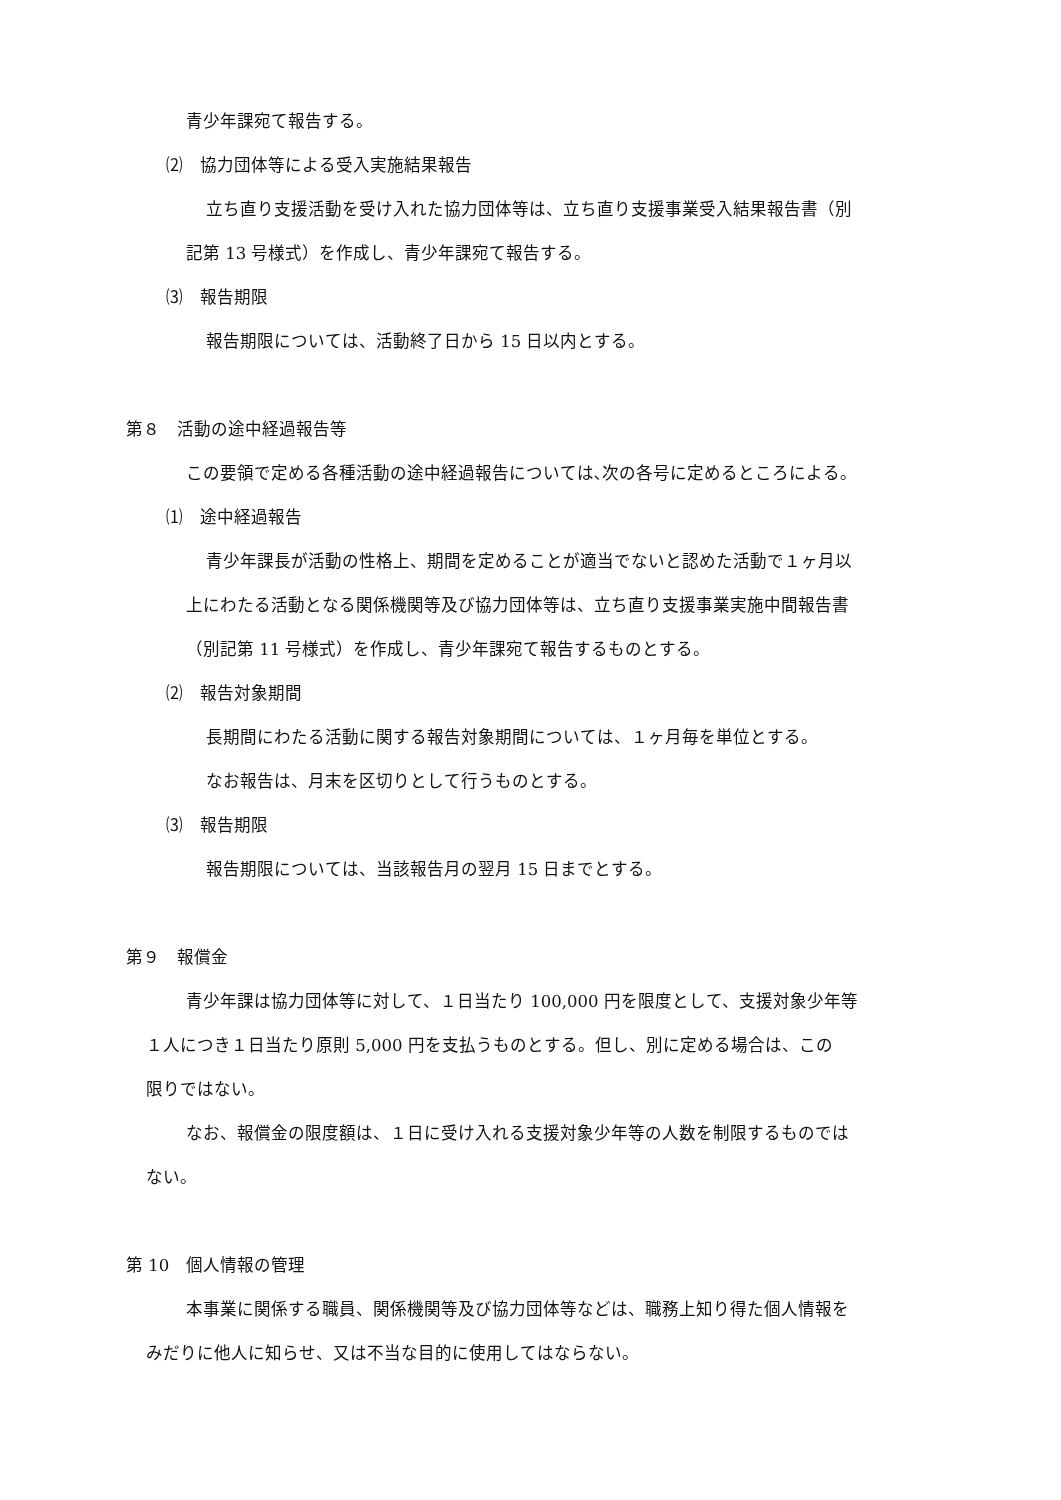青少年課宛て報告する。
⑵　協力団体等による受入実施結果報告
立ち直り支援活動を受け入れた協力団体等は、立ち直り支援事業受入結果報告書（別
記第 13 号様式）を作成し、青少年課宛て報告する。
⑶　報告期限
報告期限については、活動終了日から 15 日以内とする。
第８　活動の途中経過報告等
この要領で定める各種活動の途中経過報告については､次の各号に定めるところによる。
⑴　途中経過報告
青少年課長が活動の性格上、期間を定めることが適当でないと認めた活動で１ヶ月以
上にわたる活動となる関係機関等及び協力団体等は、立ち直り支援事業実施中間報告書
（別記第 11 号様式）を作成し、青少年課宛て報告するものとする。
⑵　報告対象期間
長期間にわたる活動に関する報告対象期間については、１ヶ月毎を単位とする。
なお報告は、月末を区切りとして行うものとする。
⑶　報告期限
報告期限については、当該報告月の翌月 15 日までとする。
第９　報償金
青少年課は協力団体等に対して、１日当たり 100,000 円を限度として、支援対象少年等
１人につき１日当たり原則 5,000 円を支払うものとする。但し、別に定める場合は、この
限りではない。
なお、報償金の限度額は、１日に受け入れる支援対象少年等の人数を制限するものでは
ない。
第 10　個人情報の管理
本事業に関係する職員、関係機関等及び協力団体等などは、職務上知り得た個人情報を
みだりに他人に知らせ、又は不当な目的に使用してはならない。